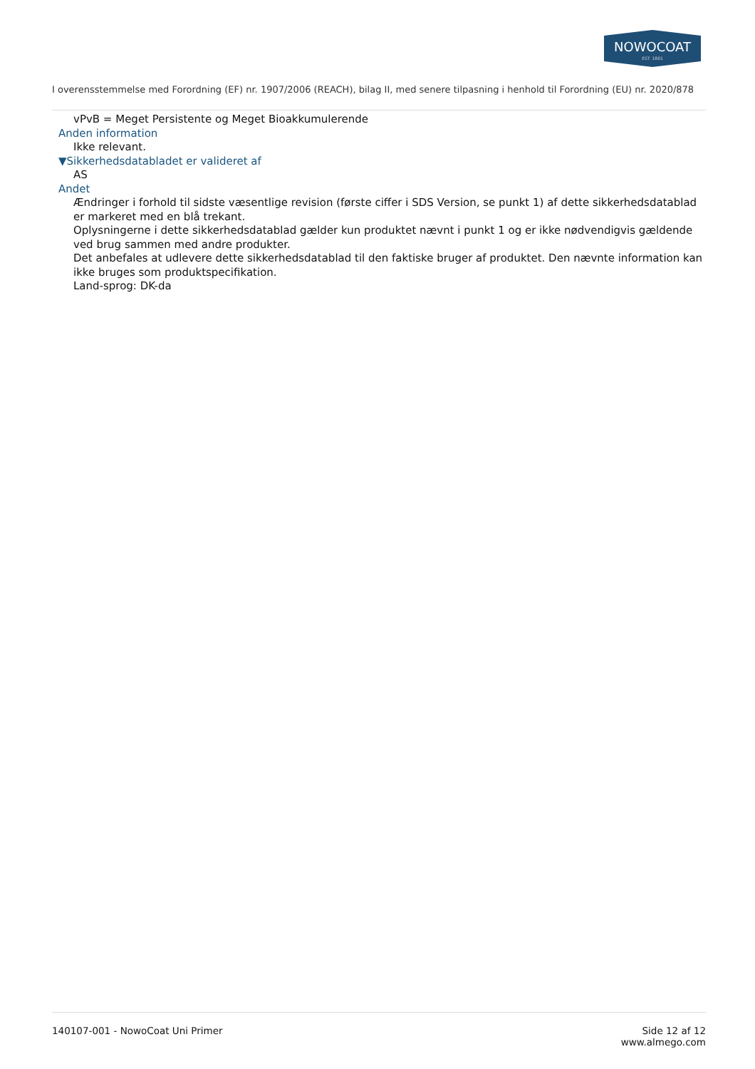NOWOCOAT
EST. 1861
I overensstemmelse med Forordning (EF) nr. 1907/2006 (REACH), bilag II, med senere tilpasning i henhold til Forordning (EU) nr. 2020/878
vPvB = Meget Persistente og Meget Bioakkumulerende
Anden information
Ikke relevant.
▼Sikkerhedsdatabladet er valideret af
AS
Andet
Ændringer i forhold til sidste væsentlige revision (første ciffer i SDS Version, se punkt 1) af dette sikkerhedsdatablad er markeret med en blå trekant.
Oplysningerne i dette sikkerhedsdatablad gælder kun produktet nævnt i punkt 1 og er ikke nødvendigvis gældende ved brug sammen med andre produkter.
Det anbefales at udlevere dette sikkerhedsdatablad til den faktiske bruger af produktet. Den nævnte information kan ikke bruges som produktspecifikation.
Land-sprog: DK-da
140107-001 - NowoCoat Uni Primer
Side 12 af 12
www.almego.com